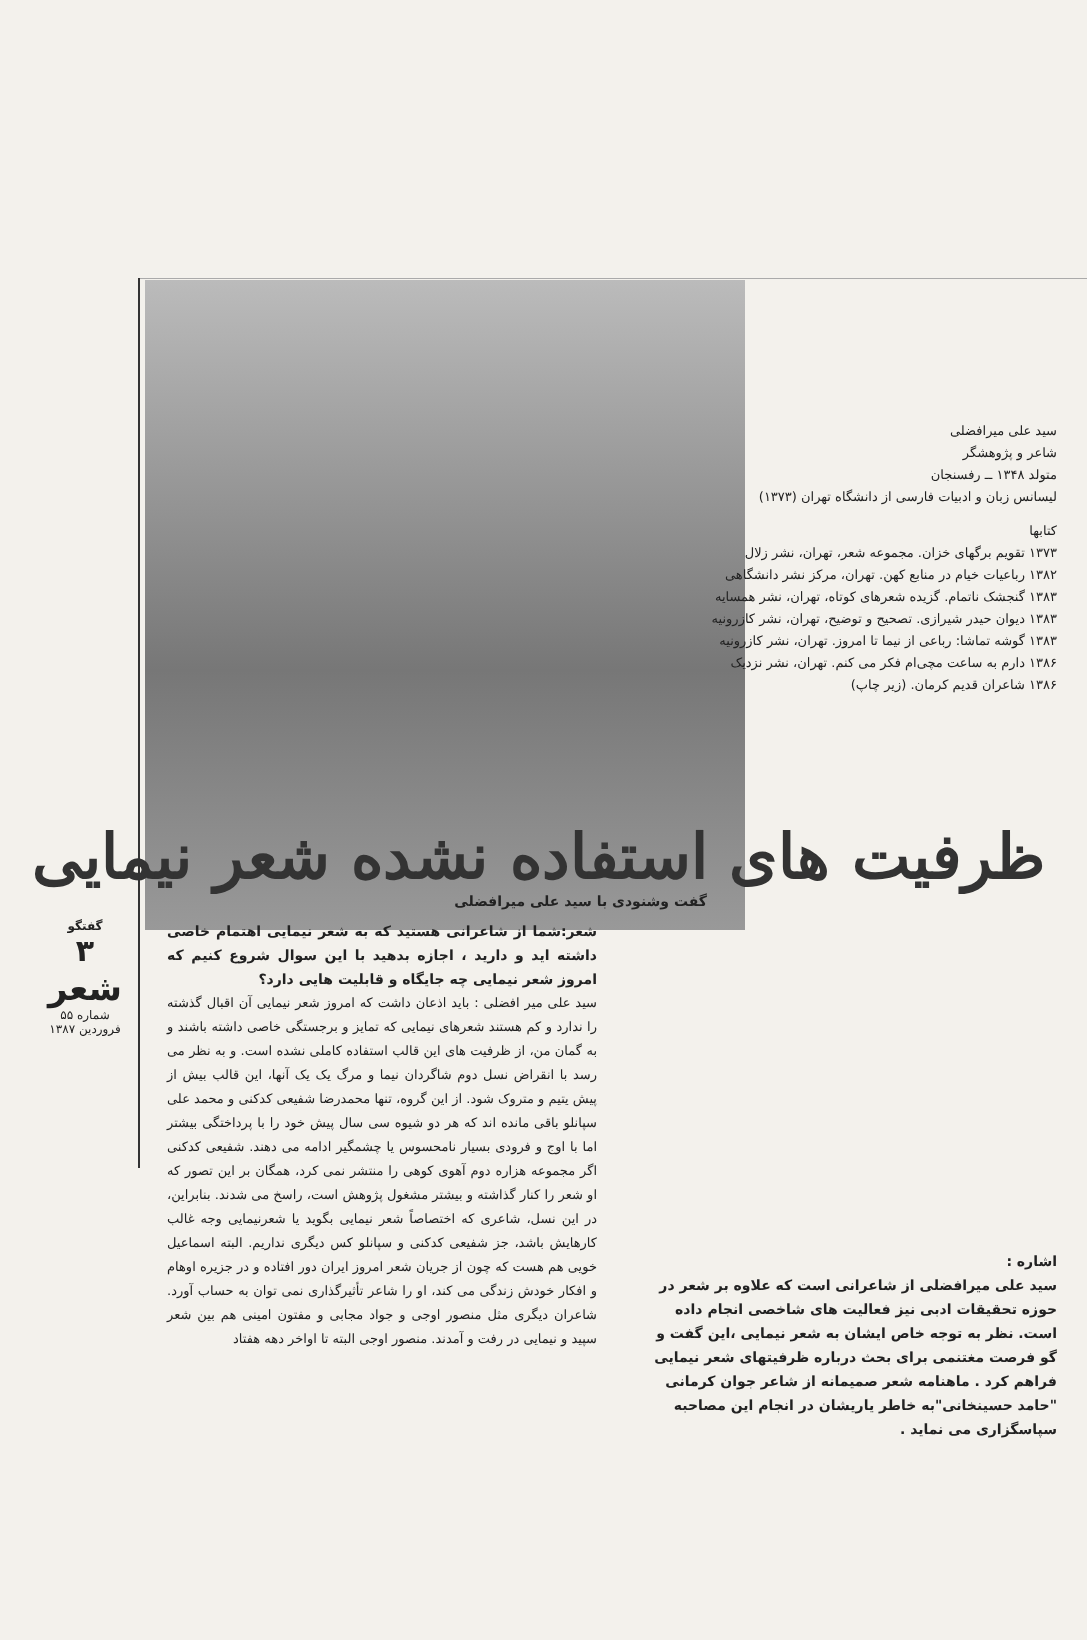سید علی میرافضلی
شاعر و پژوهشگر
متولد ۱۳۴۸ ــ رفسنجان
لیسانس زبان و ادبیات فارسی از دانشگاه تهران (۱۳۷۳)
کتابها
۱۳۷۳ تقویم برگهای خزان. مجموعه شعر، تهران، نشر زلال
۱۳۸۲ رباعیات خیام در منابع کهن. تهران، مرکز نشر دانشگاهی
۱۳۸۳ گنجشک ناتمام. گزیده شعرهای کوتاه، تهران، نشر همسایه
۱۳۸۳ دیوان حیدر شیرازی. تصحیح و توضیح، تهران، نشر کازرونیه
۱۳۸۳ گوشه تماشا: رباعی از نیما تا امروز. تهران، نشر کازرونیه
۱۳۸۶ دارم به ساعت مچی‌ام فکر می کنم. تهران، نشر نزدیک
۱۳۸۶ شاعران قدیم کرمان. (زیر چاپ)
ظرفیت های استفاده نشده شعر نیمایی
گفت وشنودی با سید علی میرافضلی
اشاره :
سید علی میرافضلی از شاعرانی است که علاوه بر شعر در حوزه تحقیقات ادبی نیز فعالیت های شاخصی انجام داده است. نظر به توجه خاص ایشان به شعر نیمایی ،این گفت و گو فرصت مغتنمی برای بحث درباره ظرفیتهای شعر نیمایی فراهم کرد . ماهنامه شعر صمیمانه از شاعر جوان کرمانی "حامد حسینخانی"به خاطر یاریشان در انجام این مصاحبه سپاسگزاری می نماید .
شعر:شما از شاعرانی هستید که به شعر نیمایی اهتمام خاصی داشته اید و دارید ، اجازه بدهید با این سوال شروع کنیم که امروز شعر نیمایی چه جایگاه و قابلیت هایی دارد؟
سید علی میر افضلی : باید اذعان داشت که امروز شعر نیمایی آن اقبال گذشته را ندارد و کم هستند شعرهای نیمایی که تمایز و برجستگی خاصی داشته باشند و به گمان من، از ظرفیت های این قالب استفاده کاملی نشده است. و به نظر می رسد با انقراض نسل دوم شاگردان نیما و مرگ یک یک آنها، این قالب بیش از پیش یتیم و متروک شود. از این گروه، تنها محمدرضا شفیعی کدکنی و محمد علی سپانلو باقی مانده اند که هر دو شیوه سی سال پیش خود را با پرداختگی بیشتر اما با اوج و فرودی بسیار نامحسوس یا چشمگیر ادامه می دهند. شفیعی کدکنی اگر مجموعه هزاره دوم آهوی کوهی را منتشر نمی کرد، همگان بر این تصور که او شعر را کنار گذاشته و بیشتر مشغول پژوهش است، راسخ می شدند. بنابراین، در این نسل، شاعری که اختصاصاً شعر نیمایی بگوید یا شعرنیمایی وجه غالب کارهایش باشد، جز شفیعی کدکنی و سپانلو کس دیگری نداریم. البته اسماعیل خویی هم هست که چون از جریان شعر امروز ایران دور افتاده و در جزیره اوهام و افکار خودش زندگی می کند، او را شاعر تأثیرگذاری نمی توان به حساب آورد. شاعران دیگری مثل منصور اوجی و جواد مجابی و مفتون امینی هم بین شعر سپید و نیمایی در رفت و آمدند. منصور اوجی البته تا اواخر دهه هفتاد
گفتگو
۳
شعر
شماره ۵۵ فروردین ۱۳۸۷